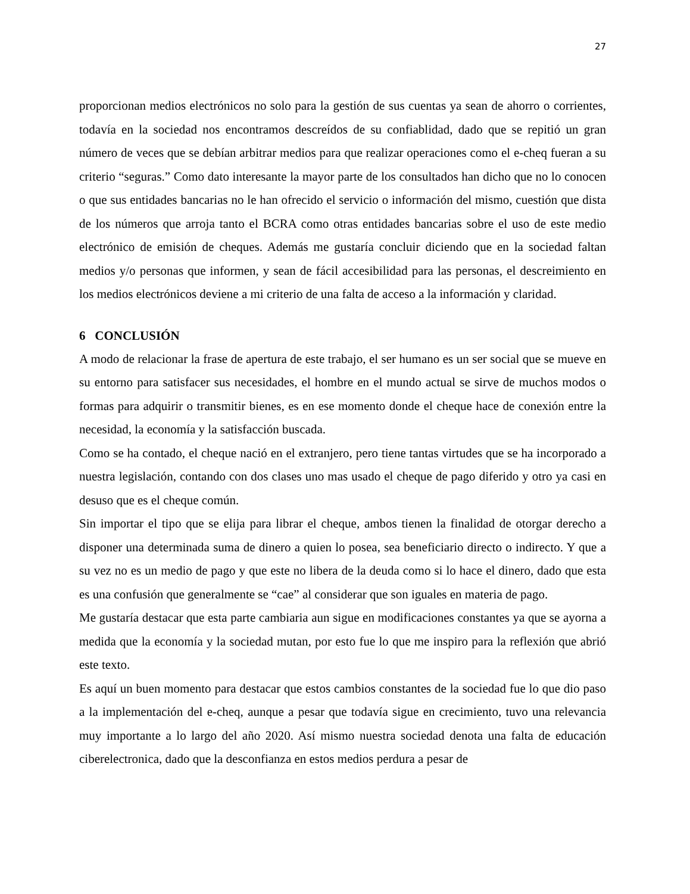27
proporcionan medios electrónicos no solo para la gestión de sus cuentas ya sean de ahorro o corrientes, todavía en la sociedad nos encontramos descreídos de su confiablidad, dado que se repitió un gran número de veces que se debían arbitrar medios para que realizar operaciones como el e-cheq fueran a su criterio “seguras.” Como dato interesante la mayor parte de los consultados han dicho que no lo conocen o que sus entidades bancarias no le han ofrecido el servicio o información del mismo, cuestión que dista de los números que arroja tanto el BCRA como otras entidades bancarias sobre el uso de este medio electrónico de emisión de cheques. Además me gustaría concluir diciendo que en la sociedad faltan medios y/o personas que informen, y sean de fácil accesibilidad para las personas, el descreimiento en los medios electrónicos deviene a mi criterio de una falta de acceso a la información y claridad.
6 CONCLUSIÓN
A modo de relacionar la frase de apertura de este trabajo, el ser humano es un ser social que se mueve en su entorno para satisfacer sus necesidades, el hombre en el mundo actual se sirve de muchos modos o formas para adquirir o transmitir bienes, es en ese momento donde el cheque hace de conexión entre la necesidad, la economía y la satisfacción buscada.
Como se ha contado, el cheque nació en el extranjero, pero tiene tantas virtudes que se ha incorporado a nuestra legislación, contando con dos clases uno mas usado el cheque de pago diferido y otro ya casi en desuso que es el cheque común.
Sin importar el tipo que se elija para librar el cheque, ambos tienen la finalidad de otorgar derecho a disponer una determinada suma de dinero a quien lo posea, sea beneficiario directo o indirecto. Y que a su vez no es un medio de pago y que este no libera de la deuda como si lo hace el dinero, dado que esta es una confusión que generalmente se “cae” al considerar que son iguales en materia de pago.
Me gustaría destacar que esta parte cambiaria aun sigue en modificaciones constantes ya que se ayorna a medida que la economía y la sociedad mutan, por esto fue lo que me inspiro para la reflexión que abrió este texto.
Es aquí un buen momento para destacar que estos cambios constantes de la sociedad fue lo que dio paso a la implementación del e-cheq, aunque a pesar que todavía sigue en crecimiento, tuvo una relevancia muy importante a lo largo del año 2020. Así mismo nuestra sociedad denota una falta de educación ciberelectronica, dado que la desconfianza en estos medios perdura a pesar de